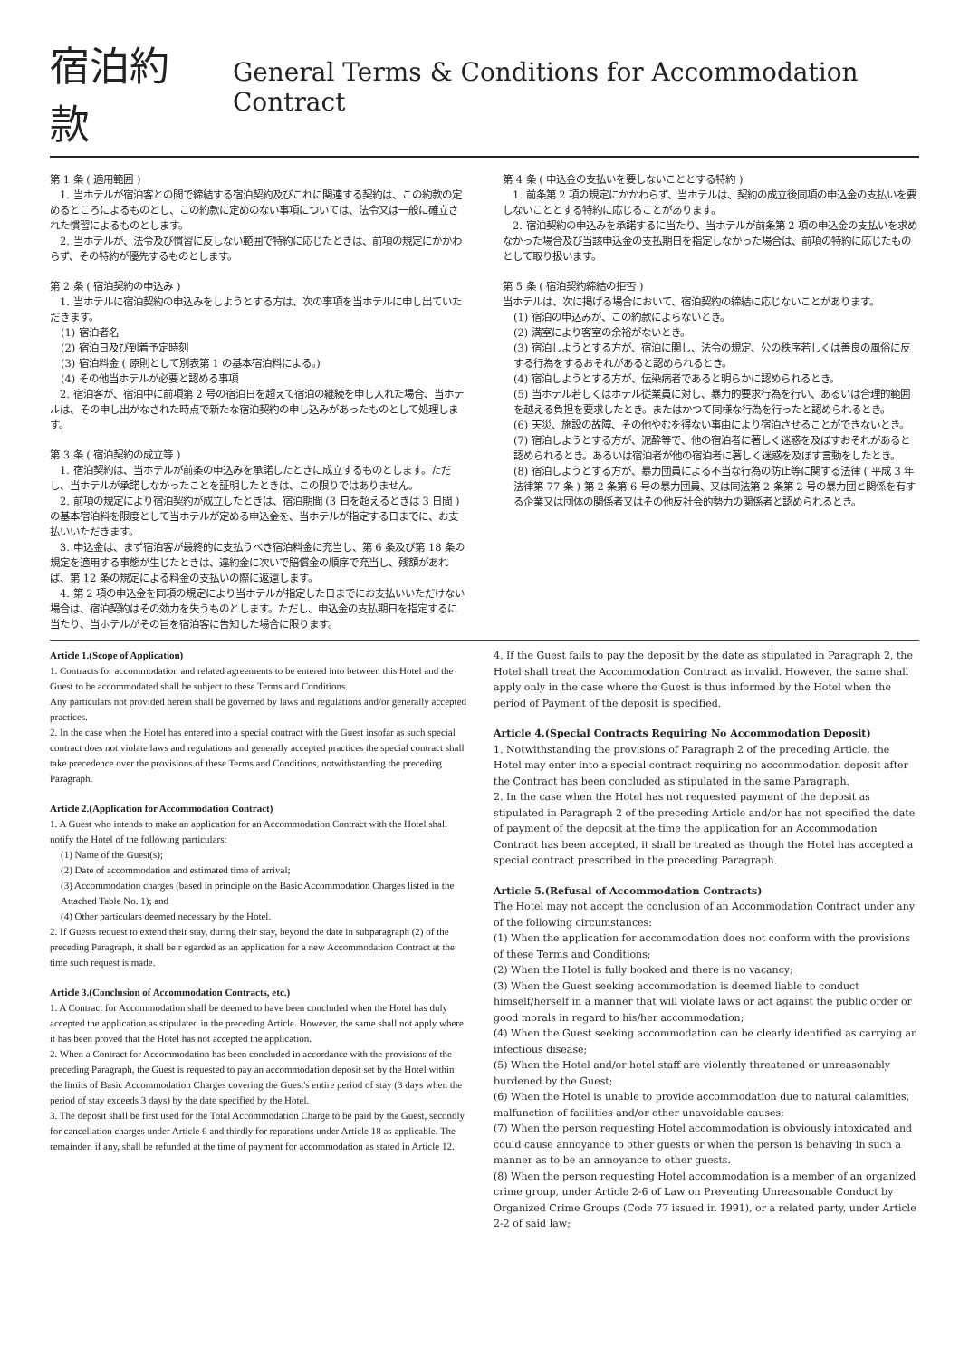宿泊約款
General Terms & Conditions for Accommodation Contract
第 1 条 ( 適用範囲 )
　1. 当ホテルが宿泊客との間で締結する宿泊契約及びこれに関連する契約は、この約款の定めるところによるものとし、この約款に定めのない事項については、法令又は一般に確立された慣習によるものとします。
　2. 当ホテルが、法令及び慣習に反しない範囲で特約に応じたときは、前項の規定にかかわらず、その特約が優先するものとします。
第 2 条 ( 宿泊契約の申込み )
　1. 当ホテルに宿泊契約の申込みをしようとする方は、次の事項を当ホテルに申し出ていただきます。
(1) 宿泊者名
(2) 宿泊日及び到着予定時刻
(3) 宿泊料金 ( 原則として別表第 1 の基本宿泊料による。)
(4) その他当ホテルが必要と認める事項
　2. 宿泊客が、宿泊中に前項第 2 号の宿泊日を超えて宿泊の継続を申し入れた場合、当ホテルは、その申し出がなされた時点で新たな宿泊契約の申し込みがあったものとして処理します。
第 3 条 ( 宿泊契約の成立等 )
　1. 宿泊契約は、当ホテルが前条の申込みを承諾したときに成立するものとします。ただし、当ホテルが承諾しなかったことを証明したときは、この限りではありません。
　2. 前項の規定により宿泊契約が成立したときは、宿泊期間 (3 日を超えるときは 3 日間 ) の基本宿泊料を限度として当ホテルが定める申込金を、当ホテルが指定する日までに、お支払いいただきます。
　3. 申込金は、まず宿泊客が最終的に支払うべき宿泊料金に充当し、第 6 条及び第 18 条の規定を適用する事態が生じたときは、違約金に次いで賠償金の順序で充当し、残額があれば、第 12 条の規定による料金の支払いの際に返還します。
　4. 第 2 項の申込金を同項の規定により当ホテルが指定した日までにお支払いいただけない場合は、宿泊契約はその効力を失うものとします。ただし、申込金の支払期日を指定するに当たり、当ホテルがその旨を宿泊客に告知した場合に限ります。
第 4 条 ( 申込金の支払いを要しないこととする特約 )
　1. 前条第 2 項の規定にかかわらず、当ホテルは、契約の成立後同項の申込金の支払いを要しないこととする特約に応じることがあります。
　2. 宿泊契約の申込みを承諾するに当たり、当ホテルが前条第 2 項の申込金の支払いを求めなかった場合及び当該申込金の支払期日を指定しなかった場合は、前項の特約に応じたものとして取り扱います。
第 5 条 ( 宿泊契約締結の拒否 )
当ホテルは、次に掲げる場合において、宿泊契約の締結に応じないことがあります。
(1) 宿泊の申込みが、この約款によらないとき。
(2) 満室により客室の余裕がないとき。
(3) 宿泊しようとする方が、宿泊に関し、法令の規定、公の秩序若しくは善良の風俗に反する行為をするおそれがあると認められるとき。
(4) 宿泊しようとする方が、伝染病者であると明らかに認められるとき。
(5) 当ホテル若しくはホテル従業員に対し、暴力的要求行為を行い、あるいは合理的範囲を越える負担を要求したとき。またはかつて同様な行為を行ったと認められるとき。
(6) 天災、施設の故障、その他やむを得ない事由により宿泊させることができないとき。
(7) 宿泊しようとする方が、泥酔等で、他の宿泊者に著しく迷惑を及ぼすおそれがあると認められるとき。あるいは宿泊者が他の宿泊者に著しく迷惑を及ぼす言動をしたとき。
(8) 宿泊しようとする方が、暴力団員による不当な行為の防止等に関する法律 ( 平成 3 年法律第 77 条 ) 第 2 条第 6 号の暴力団員、又は同法第 2 条第 2 号の暴力団と関係を有する企業又は団体の関係者又はその他反社会的勢力の関係者と認められるとき。
Article 1.(Scope of Application)
1. Contracts for accommodation and related agreements to be entered into between this Hotel and the Guest to be accommodated shall be subject to these Terms and Conditions.
Any particulars not provided herein shall be governed by laws and regulations and/or generally accepted practices.
2. In the case when the Hotel has entered into a special contract with the Guest insofar as such special contract does not violate laws and regulations and generally accepted practices the special contract shall take precedence over the provisions of these Terms and Conditions, notwithstanding the preceding Paragraph.
Article 2.(Application for Accommodation Contract)
1. A Guest who intends to make an application for an Accommodation Contract with the Hotel shall notify the Hotel of the following particulars:
(1) Name of the Guest(s);
(2) Date of accommodation and estimated time of arrival;
(3) Accommodation charges (based in principle on the Basic Accommodation Charges listed in the Attached Table No. 1); and
(4) Other particulars deemed necessary by the Hotel.
2. If Guests request to extend their stay, during their stay, beyond the date in subparagraph (2) of the preceding Paragraph, it shall be r egarded as an application for a new Accommodation Contract at the time such request is made.
Article 3.(Conclusion of Accommodation Contracts, etc.)
1. A Contract for Accommodation shall be deemed to have been concluded when the Hotel has duly accepted the application as stipulated in the preceding Article. However, the same shall not apply where it has been proved that the Hotel has not accepted the application.
2. When a Contract for Accommodation has been concluded in accordance with the provisions of the preceding Paragraph, the Guest is requested to pay an accommodation deposit set by the Hotel within the limits of Basic Accommodation Charges covering the Guest's entire period of stay (3 days when the period of stay exceeds 3 days) by the date specified by the Hotel.
3. The deposit shall be first used for the Total Accommodation Charge to be paid by the Guest, secondly for cancellation charges under Article 6 and thirdly for reparations under Article 18 as applicable. The remainder, if any, shall be refunded at the time of payment for accommodation as stated in Article 12.
4. If the Guest fails to pay the deposit by the date as stipulated in Paragraph 2, the Hotel shall treat the Accommodation Contract as invalid. However, the same shall apply only in the case where the Guest is thus informed by the Hotel when the period of Payment of the deposit is specified.
Article 4.(Special Contracts Requiring No Accommodation Deposit)
1. Notwithstanding the provisions of Paragraph 2 of the preceding Article, the Hotel may enter into a special contract requiring no accommodation deposit after the Contract has been concluded as stipulated in the same Paragraph.
2. In the case when the Hotel has not requested payment of the deposit as stipulated in Paragraph 2 of the preceding Article and/or has not specified the date of payment of the deposit at the time the application for an Accommodation Contract has been accepted, it shall be treated as though the Hotel has accepted a special contract prescribed in the preceding Paragraph.
Article 5.(Refusal of Accommodation Contracts)
The Hotel may not accept the conclusion of an Accommodation Contract under any of the following circumstances:
(1) When the application for accommodation does not conform with the provisions of these Terms and Conditions;
(2) When the Hotel is fully booked and there is no vacancy;
(3) When the Guest seeking accommodation is deemed liable to conduct himself/herself in a manner that will violate laws or act against the public order or good morals in regard to his/her accommodation;
(4) When the Guest seeking accommodation can be clearly identified as carrying an infectious disease;
(5) When the Hotel and/or hotel staff are violently threatened or unreasonably burdened by the Guest;
(6) When the Hotel is unable to provide accommodation due to natural calamities, malfunction of facilities and/or other unavoidable causes;
(7) When the person requesting Hotel accommodation is obviously intoxicated and could cause annoyance to other guests or when the person is behaving in such a manner as to be an annoyance to other guests.
(8) When the person requesting Hotel accommodation is a member of an organized crime group, under Article 2-6 of Law on Preventing Unreasonable Conduct by Organized Crime Groups (Code 77 issued in 1991), or a related party, under Article 2-2 of said law;